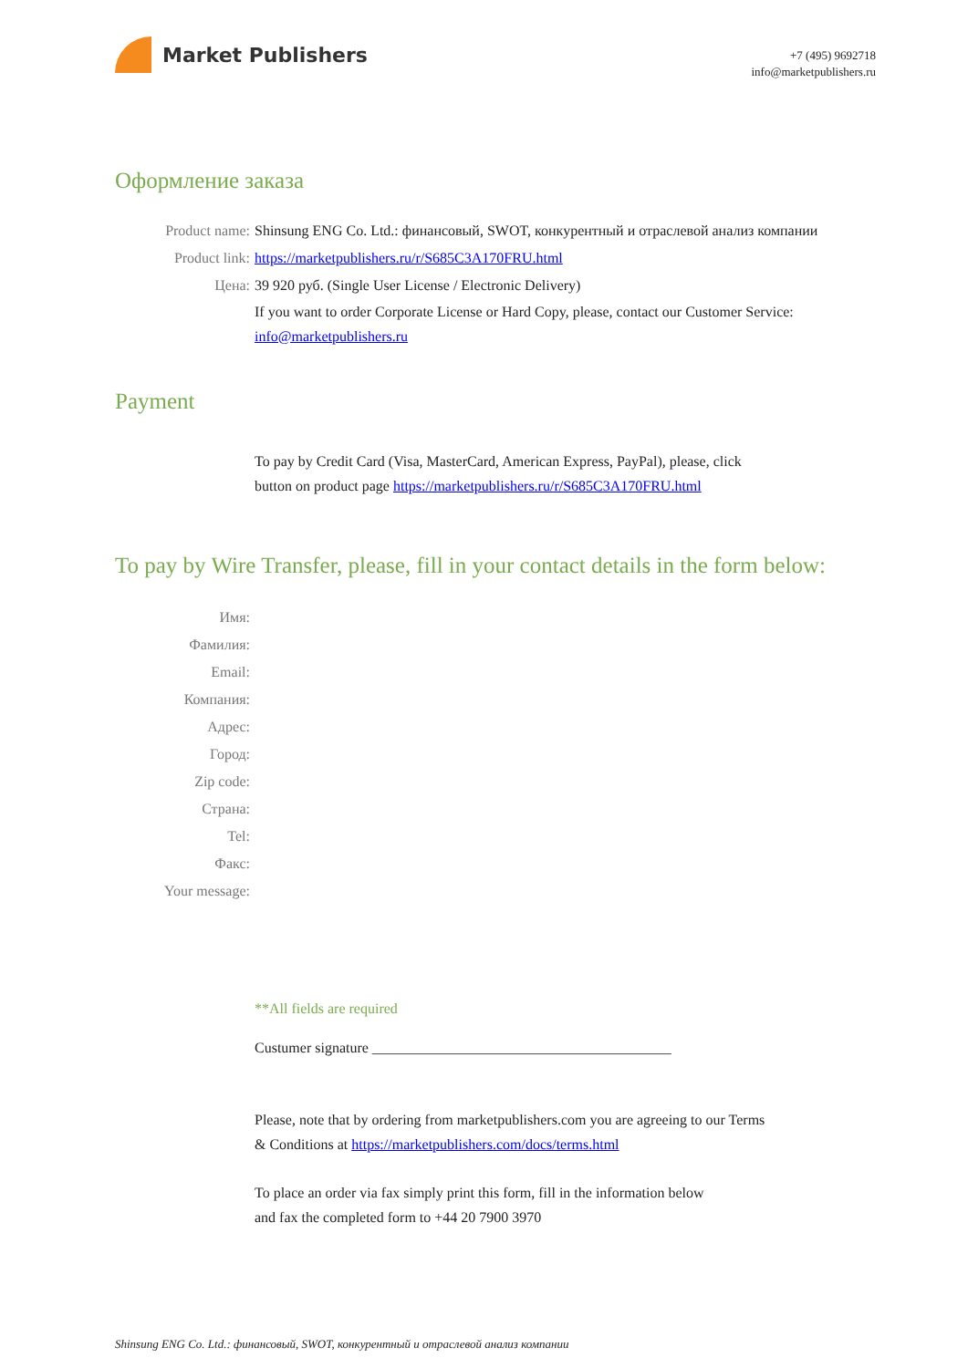Market Publishers
+7 (495) 9692718
info@marketpublishers.ru
Оформление заказа
Product name: Shinsung ENG Co. Ltd.: финансовый, SWOT, конкурентный и отраслевой анализ компании
Product link: https://marketpublishers.ru/r/S685C3A170FRU.html
Цена: 39 920 руб. (Single User License / Electronic Delivery)
If you want to order Corporate License or Hard Copy, please, contact our Customer Service:
info@marketpublishers.ru
Payment
To pay by Credit Card (Visa, MasterCard, American Express, PayPal), please, click
button on product page https://marketpublishers.ru/r/S685C3A170FRU.html
To pay by Wire Transfer, please, fill in your contact details in the form below:
Имя:
Фамилия:
Email:
Компания:
Адрес:
Город:
Zip code:
Страна:
Tel:
Факс:
Your message:
**All fields are required
Custumer signature _________________________________________
Please, note that by ordering from marketpublishers.com you are agreeing to our Terms
& Conditions at https://marketpublishers.com/docs/terms.html
To place an order via fax simply print this form, fill in the information below
and fax the completed form to +44 20 7900 3970
Shinsung ENG Co. Ltd.: финансовый, SWOT, конкурентный и отраслевой анализ компании